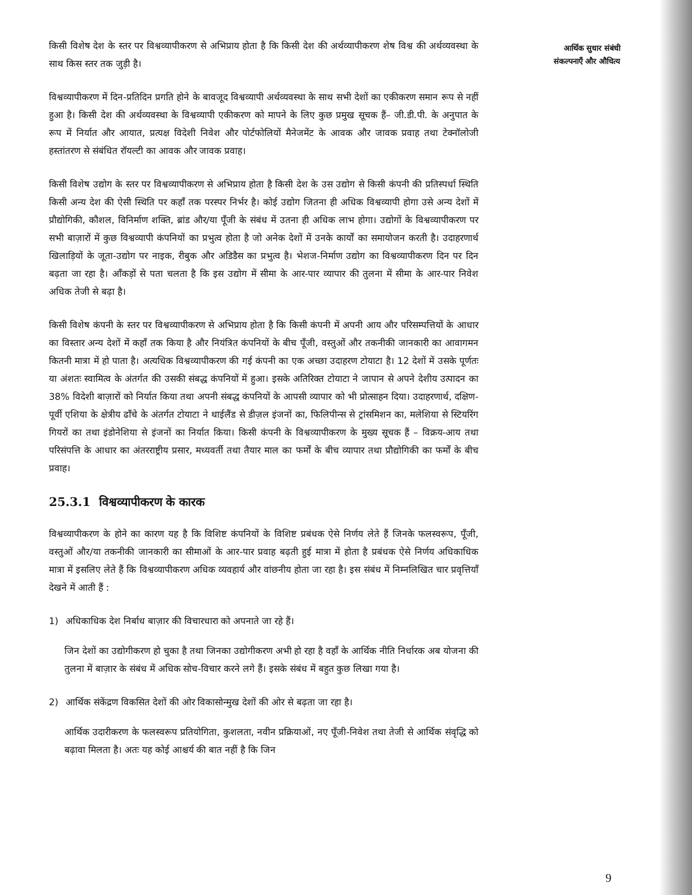आर्थिक सुधार संबंधी
संकल्पनाएँ और औचित्य
किसी विशेष देश के स्तर पर विश्वव्यापीकरण से अभिप्राय होता है कि किसी देश की अर्थव्यापीकरण शेष विश्व की अर्थव्यवस्था के साथ किस स्तर तक जुड़ी है।
विश्वव्यापीकरण में दिन-प्रतिदिन प्रगति होने के बावजूद विश्वव्यापी अर्थव्यवस्था के साथ सभी देशों का एकीकरण समान रूप से नहीं हुआ है। किसी देश की अर्थव्यवस्था के विश्वव्यापी एकीकरण को मापने के लिए कुछ प्रमुख सूचक हैं– जी.डी.पी. के अनुपात के रूप में निर्यात और आयात, प्रत्यक्ष विदेशी निवेश और पोर्टफोलियों मैनेजमेंट के आवक और जावक प्रवाह तथा टेक्नॉलोजी हस्तांतरण से संबंधित रॉयल्टी का आवक और जावक प्रवाह।
किसी विशेष उद्योग के स्तर पर विश्वव्यापीकरण से अभिप्राय होता है किसी देश के उस उद्योग से किसी कंपनी की प्रतिस्पर्धा स्थिति किसी अन्य देश की ऐसी स्थिति पर कहाँ तक परस्पर निर्भर है। कोई उद्योग जितना ही अधिक विश्वव्यापी होगा उसे अन्य देशों में प्रौद्योगिकी, कौशल, विनिर्माण शक्ति, ब्रांड और/या पूँजी के संबंध में उतना ही अधिक लाभ होगा। उद्योगों के विश्वव्यापीकरण पर सभी बाज़ारों में कुछ विश्वव्यापी कंपनियों का प्रभुत्व होता है जो अनेक देशों में उनके कार्यों का समायोजन करती है। उदाहरणार्थ खिलाड़ियों के जूता-उद्योग पर नाइक, रीबुक और अडिडैस का प्रभुत्व है। भेशज-निर्माण उद्योग का विश्वव्यापीकरण दिन पर दिन बढ़ता जा रहा है। आँकड़ों से पता चलता है कि इस उद्योग में सीमा के आर-पार व्यापार की तुलना में सीमा के आर-पार निवेश अधिक तेजी से बढ़ा है।
किसी विशेष कंपनी के स्तर पर विश्वव्यापीकरण से अभिप्राय होता है कि किसी कंपनी में अपनी आय और परिसम्पत्तियों के आधार का विस्तार अन्य देशों में कहाँ तक किया है और नियंत्रित कंपनियों के बीच पूँजी, वस्तुओं और तकनीकी जानकारी का आवागमन कितनी मात्रा में हो पाता है। अत्यधिक विश्वव्यापीकरण की गई कंपनी का एक अच्छा उदाहरण टोयाटा है। 12 देशों में उसके पूर्णतः या अंशतः स्वामित्व के अंतर्गत की उसकी संबद्ध कंपनियों में हुआ। इसके अतिरिक्त टोयाटा ने जापान से अपने देशीय उत्पादन का 38% विदेशी बाज़ारों को निर्यात किया तथा अपनी संबद्ध कंपनियों के आपसी व्यापार को भी प्रोत्साहन दिया। उदाहरणार्थ, दक्षिण-पूर्वी एशिया के क्षेत्रीय ढाँचे के अंतर्गत टोयाटा ने थाईलैंड से डीज़ल इंजनों का, फिलिपीन्स से ट्रांसमिशन का, मलेशिया से स्टियरिंग गियरों का तथा इंडोनेशिया से इंजनों का निर्यात किया। किसी कंपनी के विश्वव्यापीकरण के मुख्य सूचक हैं – विक्रय-आय तथा परिसंपत्ति के आधार का अंतरराष्ट्रीय प्रसार, मध्यवर्ती तथा तैयार माल का फर्मों के बीच व्यापार तथा प्रौद्योगिकी का फर्मों के बीच प्रवाह।
25.3.1 विश्वव्यापीकरण के कारक
विश्वव्यापीकरण के होने का कारण यह है कि विशिष्ट कंपनियों के विशिष्ट प्रबंधक ऐसे निर्णय लेते हैं जिनके फलस्वरूप, पूँजी, वस्तुओं और/या तकनीकी जानकारी का सीमाओं के आर-पार प्रवाह बढ़ती हुई मात्रा में होता है प्रबंधक ऐसे निर्णय अधिकाधिक मात्रा में इसलिए लेते हैं कि विश्वव्यापीकरण अधिक व्यवहार्य और वांछनीय होता जा रहा है। इस संबंध में निम्नलिखित चार प्रवृत्तियाँ देखने में आती हैं :
1) अधिकाधिक देश निर्बाध बाज़ार की विचारधारा को अपनाते जा रहे हैं।
जिन देशों का उद्योगीकरण हो चुका है तथा जिनका उद्योगीकरण अभी हो रहा है वहाँ के आर्थिक नीति निर्धारक अब योजना की तुलना में बाज़ार के संबंध में अधिक सोच-विचार करने लगे हैं। इसके संबंध में बहुत कुछ लिखा गया है।
2) आर्थिक संकेंद्रण विकसित देशों की ओर विकासोन्मुख देशों की ओर से बढ़ता जा रहा है।
आर्थिक उदारीकरण के फलस्वरूप प्रतियोगिता, कुशलता, नवीन प्रक्रियाओं, नए पूँजी-निवेश तथा तेजी से आर्थिक संवृद्धि को बढ़ावा मिलता है। अतः यह कोई आश्चर्य की बात नहीं है कि जिन
9